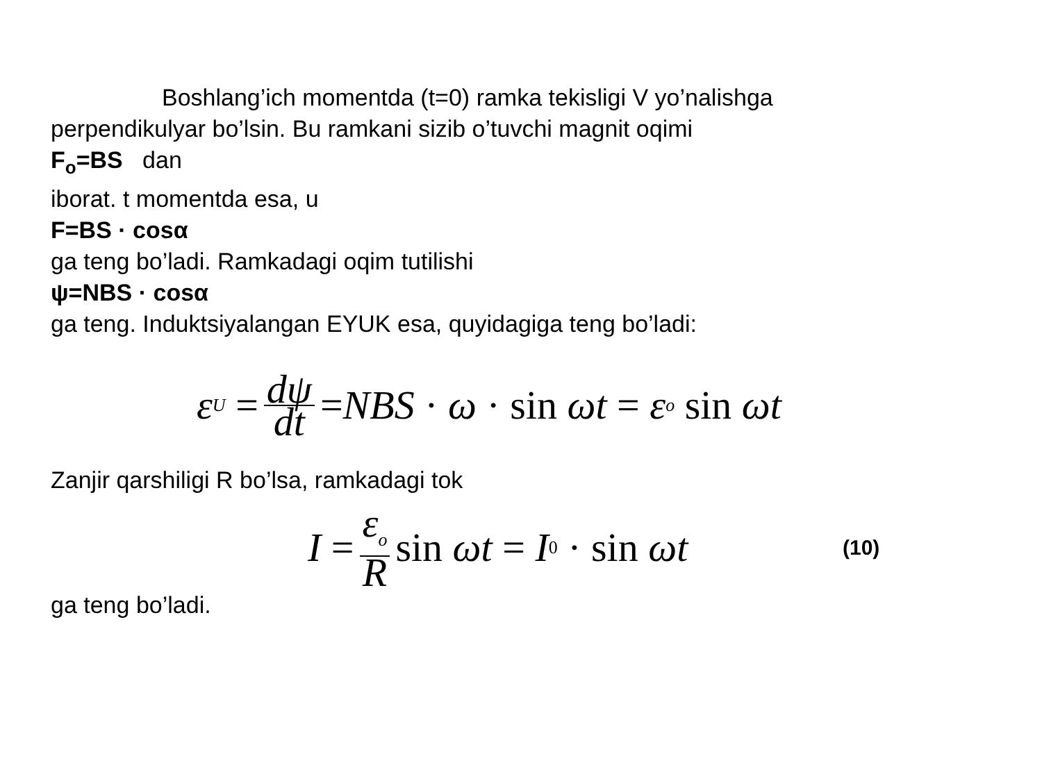Boshlang’ich momentda (t=0) ramka tekisligi V yo’nalishga
perpendikulyar bo’lsin. Bu ramkani sizib o’tuvchi magnit oqimi
F<sub>o</sub>=BS dan
iborat. t momentda esa, u
F=BS · cosα
ga teng bo’ladi. Ramkadagi oqim tutilishi
ψ=NBS · cosα
ga teng. Induktsiyalangan EYUK esa, quyidagiga teng bo’ladi:
ε<sub>U</sub> = dψ dt = NBS · ω · sin ωt = ε<sub>o</sub> sin ωt
Zanjir qarshiligi R bo’lsa, ramkadagi tok
I = ε<sub>o</sub> R sin ωt = I<sub>0</sub> · sin ωt
(10)
ga teng bo’ladi.